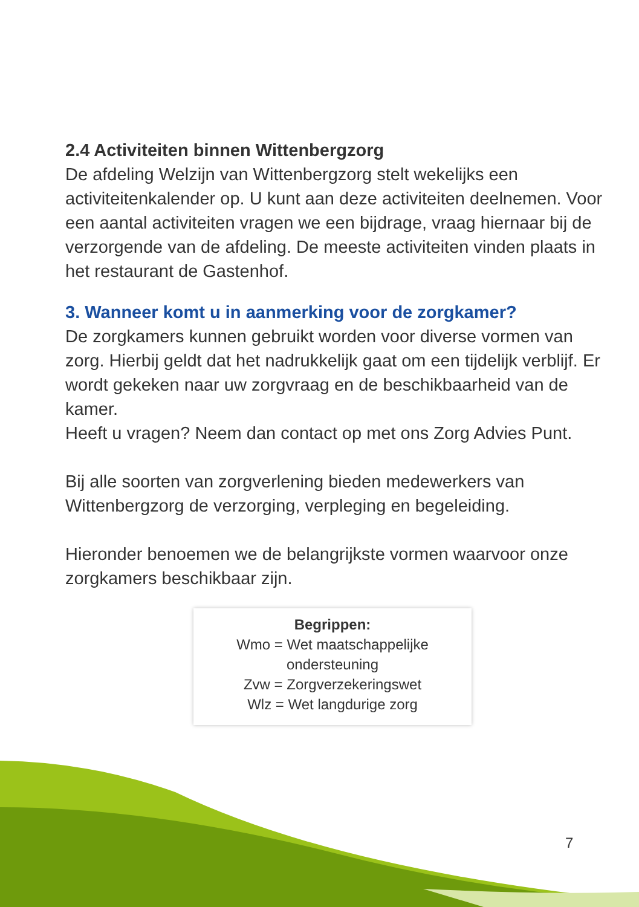2.4 Activiteiten binnen Wittenbergzorg
De afdeling Welzijn van Wittenbergzorg stelt wekelijks een activiteitenkalender op. U kunt aan deze activiteiten deelnemen. Voor een aantal activiteiten vragen we een bijdrage, vraag hiernaar bij de verzorgende van de afdeling. De meeste activiteiten vinden plaats in het restaurant de Gastenhof.
3. Wanneer komt u in aanmerking voor de zorgkamer?
De zorgkamers kunnen gebruikt worden voor diverse vormen van zorg. Hierbij geldt dat het nadrukkelijk gaat om een tijdelijk verblijf. Er wordt gekeken naar uw zorgvraag en de beschikbaarheid van de kamer.
Heeft u vragen? Neem dan contact op met ons Zorg Advies Punt.
Bij alle soorten van zorgverlening bieden medewerkers van Wittenbergzorg de verzorging, verpleging en begeleiding.
Hieronder benoemen we de belangrijkste vormen waarvoor onze zorgkamers beschikbaar zijn.
Begrippen:
Wmo = Wet maatschappelijke
ondersteuning
Zvw = Zorgverzekeringswet
Wlz = Wet langdurige zorg
7